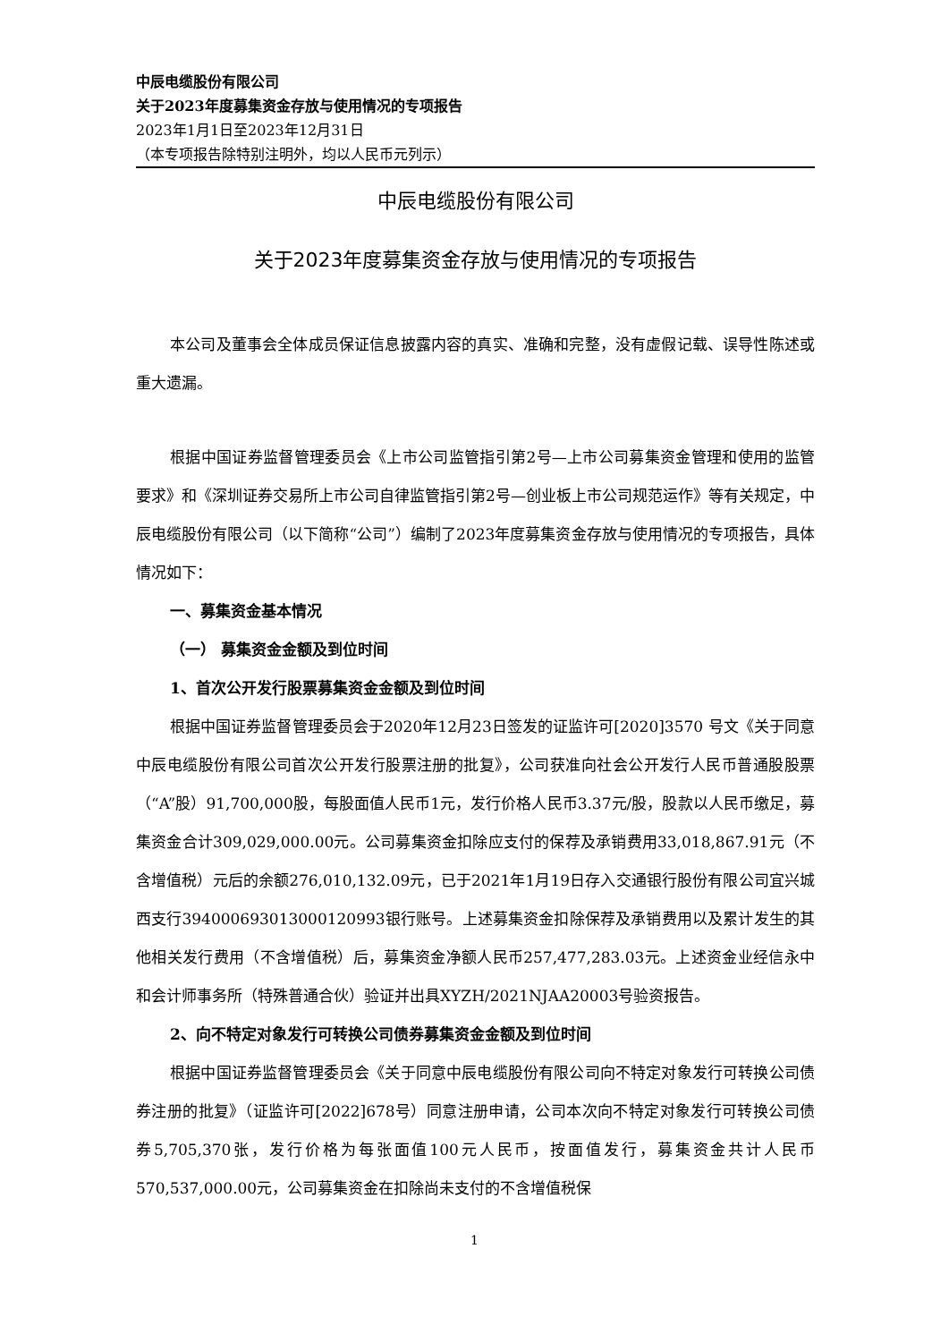中辰电缆股份有限公司
关于2023年度募集资金存放与使用情况的专项报告
2023年1月1日至2023年12月31日
（本专项报告除特别注明外，均以人民币元列示）
中辰电缆股份有限公司
关于2023年度募集资金存放与使用情况的专项报告
本公司及董事会全体成员保证信息披露内容的真实、准确和完整，没有虚假记载、误导性陈述或重大遗漏。
根据中国证券监督管理委员会《上市公司监管指引第2号—上市公司募集资金管理和使用的监管要求》和《深圳证券交易所上市公司自律监管指引第2号—创业板上市公司规范运作》等有关规定，中辰电缆股份有限公司（以下简称“公司”）编制了2023年度募集资金存放与使用情况的专项报告，具体情况如下：
一、募集资金基本情况
（一） 募集资金金额及到位时间
1、首次公开发行股票募集资金金额及到位时间
根据中国证券监督管理委员会于2020年12月23日签发的证监许可[2020]3570 号文《关于同意中辰电缆股份有限公司首次公开发行股票注册的批复》，公司获准向社会公开发行人民币普通股股票（“A”股）91,700,000股，每股面值人民币1元，发行价格人民币3.37元/股，股款以人民币缴足，募集资金合计309,029,000.00元。公司募集资金扣除应支付的保荐及承销费用33,018,867.91元（不含增值税）元后的余额276,010,132.09元，已于2021年1月19日存入交通银行股份有限公司宜兴城西支行394000693013000120993银行账号。上述募集资金扣除保荐及承销费用以及累计发生的其他相关发行费用（不含增值税）后，募集资金净额人民币257,477,283.03元。上述资金业经信永中和会计师事务所（特殊普通合伙）验证并出具XYZH/2021NJAA20003号验资报告。
2、向不特定对象发行可转换公司债券募集资金金额及到位时间
根据中国证券监督管理委员会《关于同意中辰电缆股份有限公司向不特定对象发行可转换公司债券注册的批复》（证监许可[2022]678号）同意注册申请，公司本次向不特定对象发行可转换公司债券5,705,370张，发行价格为每张面值100元人民币，按面值发行，募集资金共计人民币570,537,000.00元，公司募集资金在扣除尚未支付的不含增值税保
1